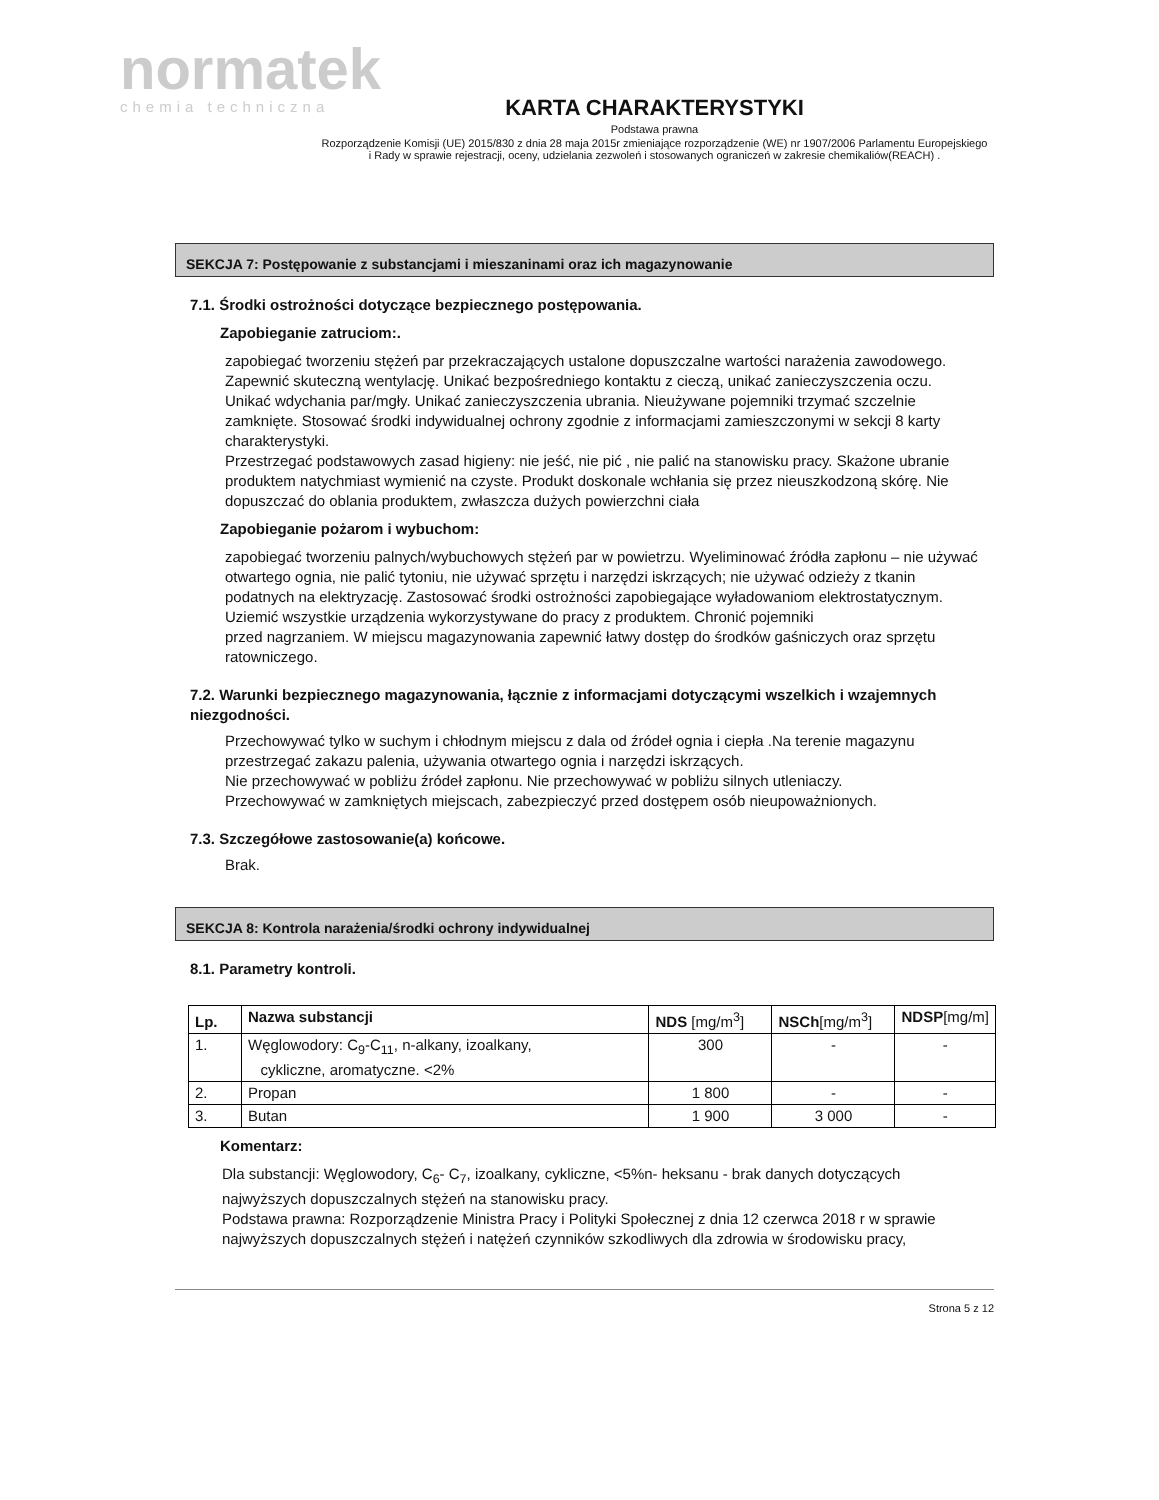normatek
chemia techniczna
KARTA CHARAKTERYSTYKI
Podstawa prawna
Rozporządzenie Komisji (UE) 2015/830 z dnia 28 maja 2015r zmieniające rozporządzenie (WE) nr 1907/2006 Parlamentu Europejskiego
i Rady w sprawie rejestracji, oceny, udzielania zezwoleń i stosowanych ograniczeń w zakresie chemikaliów(REACH) .
SEKCJA 7: Postępowanie z substancjami i mieszaninami oraz ich magazynowanie
7.1. Środki ostrożności dotyczące bezpiecznego postępowania.
Zapobieganie zatruciom:.
zapobiegać tworzeniu stężeń par przekraczających ustalone dopuszczalne wartości narażenia zawodowego.
Zapewnić skuteczną wentylację. Unikać bezpośredniego kontaktu z cieczą, unikać zanieczyszczenia oczu. Unikać wdychania par/mgły. Unikać zanieczyszczenia ubrania. Nieużywane pojemniki trzymać szczelnie zamknięte. Stosować środki indywidualnej ochrony zgodnie z informacjami zamieszczonymi w sekcji 8 karty charakterystyki.
Przestrzegać podstawowych zasad higieny: nie jeść, nie pić , nie palić na stanowisku pracy. Skażone ubranie produktem natychmiast wymienić na czyste. Produkt doskonale wchłania się przez nieuszkodzoną skórę. Nie dopuszczać do oblania produktem, zwłaszcza dużych powierzchni ciała
Zapobieganie pożarom i wybuchom:
zapobiegać tworzeniu palnych/wybuchowych stężeń par w powietrzu. Wyeliminować źródła zapłonu – nie używać otwartego ognia, nie palić tytoniu, nie używać sprzętu i narzędzi iskrzących; nie używać odzieży z tkanin podatnych na elektryzację. Zastosować środki ostrożności zapobiegające wyładowaniom elektrostatycznym. Uziemić wszystkie urządzenia wykorzystywane do pracy z produktem. Chronić pojemniki
przed nagrzaniem. W miejscu magazynowania zapewnić łatwy dostęp do środków gaśniczych oraz sprzętu ratowniczego.
7.2. Warunki bezpiecznego magazynowania, łącznie z informacjami dotyczącymi wszelkich i wzajemnych niezgodności.
Przechowywać tylko w suchym i chłodnym miejscu z dala od źródeł ognia i ciepła .Na terenie magazynu przestrzegać zakazu palenia, używania otwartego ognia i narzędzi iskrzących.
Nie przechowywać w pobliżu źródeł zapłonu. Nie przechowywać w pobliżu silnych utleniaczy.
Przechowywać w zamkniętych miejscach, zabezpieczyć przed dostępem osób nieupoważnionych.
7.3. Szczegółowe zastosowanie(a) końcowe.
Brak.
SEKCJA 8: Kontrola narażenia/środki ochrony indywidualnej
8.1. Parametry kontroli.
| Lp. | Nazwa substancji | NDS [mg/m<sup>3</sup>] | NSCh [mg/m<sup>3</sup>] | NDSP [mg/m] |
| --- | --- | --- | --- | --- |
| 1. | Węglowodory: C<sub>9</sub>-C<sub>11</sub>, n-alkany, izoalkany, cykliczne, aromatyczne. <2% | 300 | - | - |
| 2. | Propan | 1 800 | - | - |
| 3. | Butan | 1 900 | 3 000 | - |
Komentarz:
Dla substancji: Węglowodory, C<sub>6</sub>- C<sub>7</sub>, izoalkany, cykliczne, <5%n- heksanu - brak danych dotyczących najwyższych dopuszczalnych stężeń na stanowisku pracy.
Podstawa prawna: Rozporządzenie Ministra Pracy i Polityki Społecznej z dnia 12 czerwca 2018 r w sprawie
najwyższych dopuszczalnych stężeń i natężeń czynników szkodliwych dla zdrowia w środowisku pracy,
Strona 5 z 12